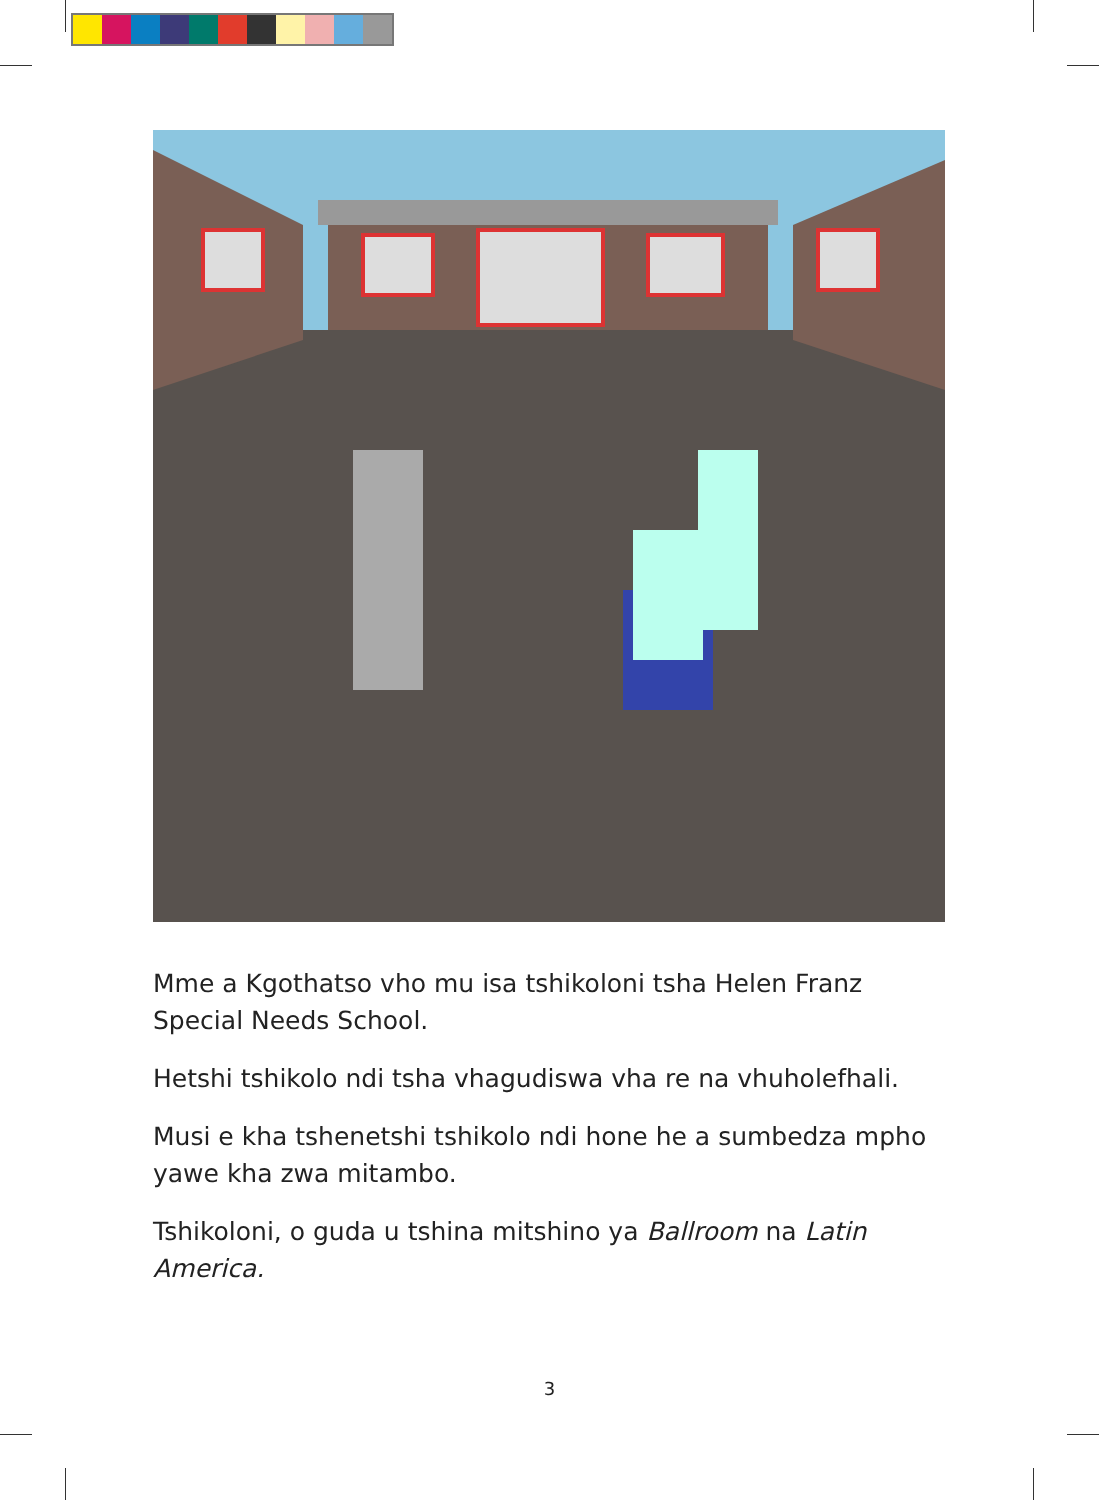Mme a Kgothatso vho mu isa tshikoloni tsha Helen Franz Special Needs School.
Hetshi tshikolo ndi tsha vhagudiswa vha re na vhuholefhali.
Musi e kha tshenetshi tshikolo ndi hone he a sumbedza mpho yawe kha zwa mitambo.
Tshikoloni, o guda u tshina mitshino ya Ballroom na Latin America.
3